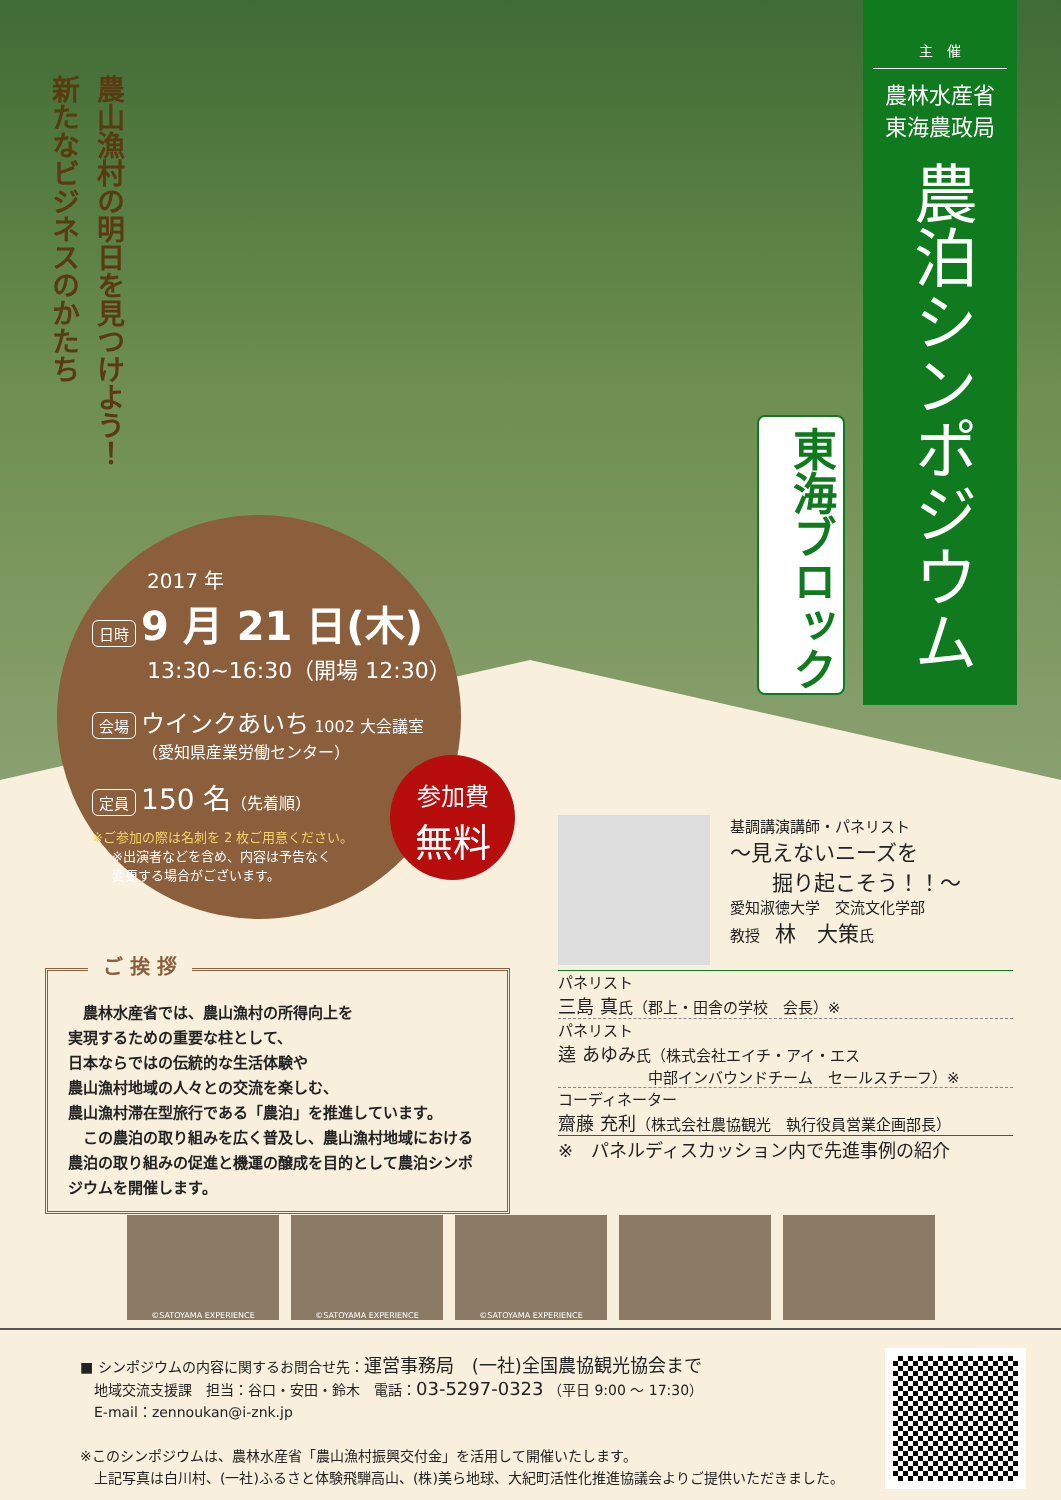農山漁村の明日を見つけよう！
新たなビジネスのかたち
主　催
農林水産省
東海農政局
農泊シンポジウム
東海ブロック
2017 年
日時 9 月 21 日(木)
13:30~16:30（開場 12:30）
会場 ウインクあいち 1002 大会議室
（愛知県産業労働センター）
定員 150 名（先着順）
※ご参加の際は名刺を 2 枚ご用意ください。
※出演者などを含め、内容は予告なく
変更する場合がございます。
参加費
無料
ご 挨 拶
　農林水産省では、農山漁村の所得向上を
実現するための重要な柱として、
日本ならではの伝統的な生活体験や
農山漁村地域の人々との交流を楽しむ、
農山漁村滞在型旅行である「農泊」を推進しています。
　この農泊の取り組みを広く普及し、農山漁村地域における農泊の取り組みの促進と機運の醸成を目的として農泊シンポジウムを開催します。
基調講演講師・パネリスト
～見えないニーズを
　　掘り起こそう！！～
愛知淑徳大学　交流文化学部
教授　林　大策氏
パネリスト
三島 真氏（郡上・田舎の学校　会長）※
パネリスト
逵 あゆみ氏（株式会社エイチ・アイ・エス
　　　　　　中部インバウンドチーム　セールスチーフ）※
コーディネーター
齋藤 充利（株式会社農協観光　執行役員営業企画部長）
※　パネルディスカッション内で先進事例の紹介
©SATOYAMA EXPERIENCE ©SATOYAMA EXPERIENCE ©SATOYAMA EXPERIENCE
■ シンポジウムの内容に関するお問合せ先：運営事務局　(一社)全国農協観光協会まで
　地域交流支援課　担当：谷口・安田・鈴木　電話：03-5297-0323 （平日 9:00 ～ 17:30）
　E-mail：zennoukan@i-znk.jp
※このシンポジウムは、農林水産省「農山漁村振興交付金」を活用して開催いたします。
　上記写真は白川村、(一社)ふるさと体験飛騨高山、(株)美ら地球、大紀町活性化推進協議会よりご提供いただきました。